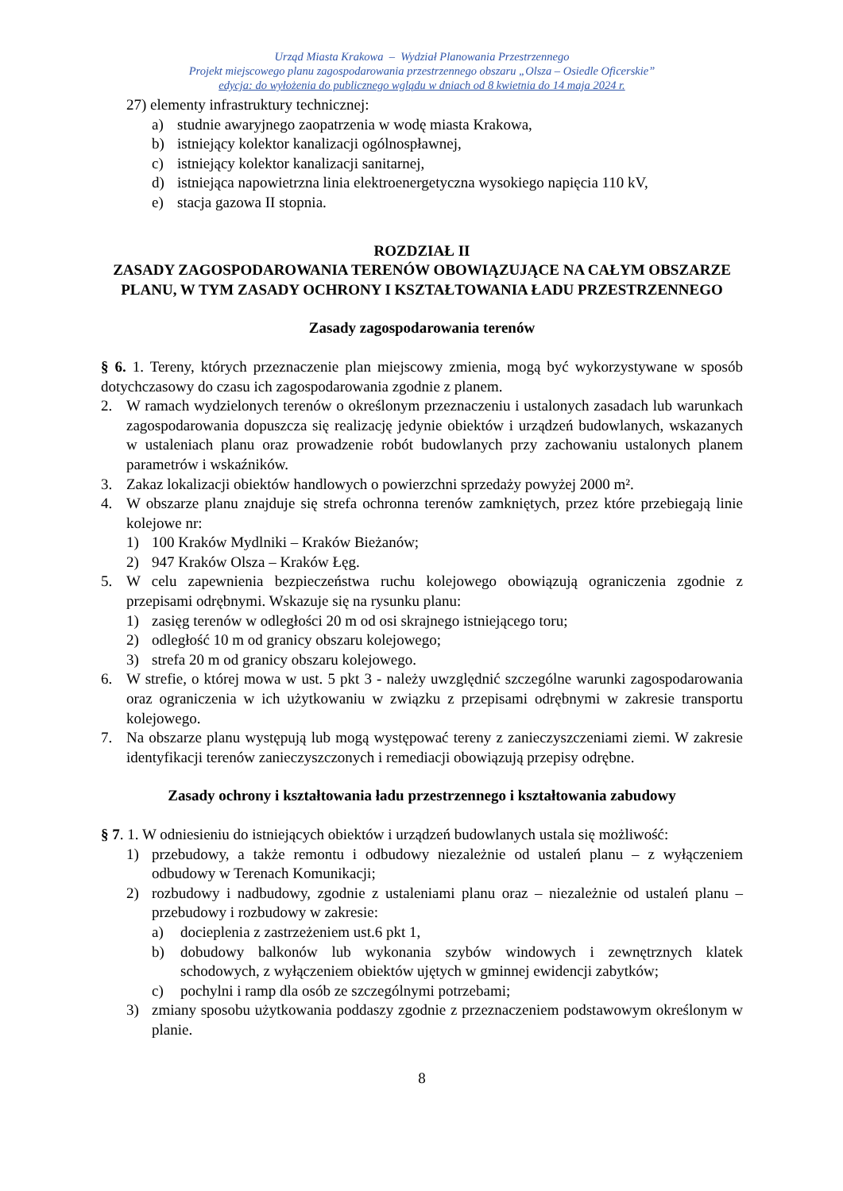Urząd Miasta Krakowa – Wydział Planowania Przestrzennego
Projekt miejscowego planu zagospodarowania przestrzennego obszaru „Olsza – Osiedle Oficerskie”
edycja: do wyłożenia do publicznego wglądu w dniach od 8 kwietnia do 14 maja 2024 r.
27) elementy infrastruktury technicznej:
a) studnie awaryjnego zaopatrzenia w wodę miasta Krakowa,
b) istniejący kolektor kanalizacji ogólnospławnej,
c) istniejący kolektor kanalizacji sanitarnej,
d) istniejąca napowietrzna linia elektroenergetyczna wysokiego napięcia 110 kV,
e) stacja gazowa II stopnia.
ROZDZIAŁ II
ZASADY ZAGOSPODAROWANIA TERENÓW OBOWIĄZUJĄCE NA CAŁYM OBSZARZE PLANU, W TYM ZASADY OCHRONY I KSZTAŁTOWANIA ŁADU PRZESTRZENNEGO
Zasady zagospodarowania terenów
§ 6. 1. Tereny, których przeznaczenie plan miejscowy zmienia, mogą być wykorzystywane w sposób dotychczasowy do czasu ich zagospodarowania zgodnie z planem.
2. W ramach wydzielonych terenów o określonym przeznaczeniu i ustalonych zasadach lub warunkach zagospodarowania dopuszcza się realizację jedynie obiektów i urządzeń budowlanych, wskazanych w ustaleniach planu oraz prowadzenie robót budowlanych przy zachowaniu ustalonych planem parametrów i wskaźników.
3. Zakaz lokalizacji obiektów handlowych o powierzchni sprzedaży powyżej 2000 m².
4. W obszarze planu znajduje się strefa ochronna terenów zamkniętych, przez które przebiegają linie kolejowe nr:
1) 100 Kraków Mydlniki – Kraków Bieżanów;
2) 947 Kraków Olsza – Kraków Łęg.
5. W celu zapewnienia bezpieczeństwa ruchu kolejowego obowiązują ograniczenia zgodnie z przepisami odrębnymi. Wskazuje się na rysunku planu:
1) zasięg terenów w odległości 20 m od osi skrajnego istniejącego toru;
2) odległość 10 m od granicy obszaru kolejowego;
3) strefa 20 m od granicy obszaru kolejowego.
6. W strefie, o której mowa w ust. 5 pkt 3 - należy uwzględnić szczególne warunki zagospodarowania oraz ograniczenia w ich użytkowaniu w związku z przepisami odrębnymi w zakresie transportu kolejowego.
7. Na obszarze planu występują lub mogą występować tereny z zanieczyszczeniami ziemi. W zakresie identyfikacji terenów zanieczyszczonych i remediacji obowiązują przepisy odrębne.
Zasady ochrony i kształtowania ładu przestrzennego i kształtowania zabudowy
§ 7. 1. W odniesieniu do istniejących obiektów i urządzeń budowlanych ustala się możliwość:
1) przebudowy, a także remontu i odbudowy niezależnie od ustaleń planu – z wyłączeniem odbudowy w Terenach Komunikacji;
2) rozbudowy i nadbudowy, zgodnie z ustaleniami planu oraz – niezależnie od ustaleń planu – przebudowy i rozbudowy w zakresie:
a) docieplenia z zastrzeżeniem ust.6 pkt 1,
b) dobudowy balkonów lub wykonania szybów windowych i zewnętrznych klatek schodowych, z wyłączeniem obiektów ujętych w gminnej ewidencji zabytków;
c) pochylni i ramp dla osób ze szczególnymi potrzebami;
3) zmiany sposobu użytkowania poddaszy zgodnie z przeznaczeniem podstawowym określonym w planie.
8